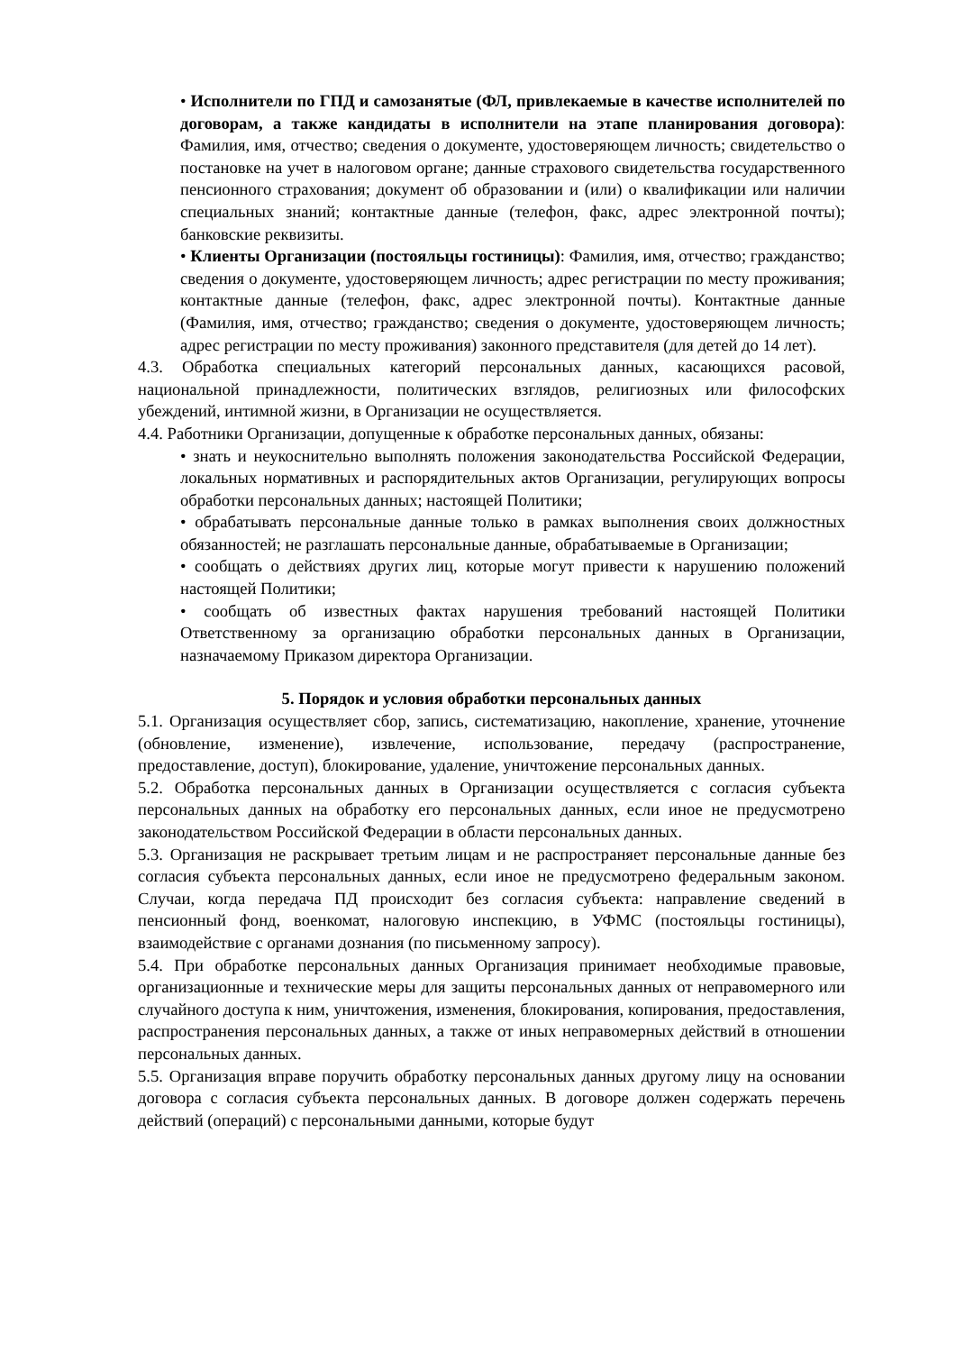• Исполнители по ГПД и самозанятые (ФЛ, привлекаемые в качестве исполнителей по договорам, а также кандидаты в исполнители на этапе планирования договора): Фамилия, имя, отчество; сведения о документе, удостоверяющем личность; свидетельство о постановке на учет в налоговом органе; данные страхового свидетельства государственного пенсионного страхования; документ об образовании и (или) о квалификации или наличии специальных знаний; контактные данные (телефон, факс, адрес электронной почты); банковские реквизиты.
• Клиенты Организации (постояльцы гостиницы): Фамилия, имя, отчество; гражданство; сведения о документе, удостоверяющем личность; адрес регистрации по месту проживания; контактные данные (телефон, факс, адрес электронной почты). Контактные данные (Фамилия, имя, отчество; гражданство; сведения о документе, удостоверяющем личность; адрес регистрации по месту проживания) законного представителя (для детей до 14 лет).
4.3. Обработка специальных категорий персональных данных, касающихся расовой, национальной принадлежности, политических взглядов, религиозных или философских убеждений, интимной жизни, в Организации не осуществляется.
4.4. Работники Организации, допущенные к обработке персональных данных, обязаны:
• знать и неукоснительно выполнять положения законодательства Российской Федерации, локальных нормативных и распорядительных актов Организации, регулирующих вопросы обработки персональных данных; настоящей Политики;
• обрабатывать персональные данные только в рамках выполнения своих должностных обязанностей; не разглашать персональные данные, обрабатываемые в Организации;
• сообщать о действиях других лиц, которые могут привести к нарушению положений настоящей Политики;
• сообщать об известных фактах нарушения требований настоящей Политики Ответственному за организацию обработки персональных данных в Организации, назначаемому Приказом директора Организации.
5. Порядок и условия обработки персональных данных
5.1. Организация осуществляет сбор, запись, систематизацию, накопление, хранение, уточнение (обновление, изменение), извлечение, использование, передачу (распространение, предоставление, доступ), блокирование, удаление, уничтожение персональных данных.
5.2. Обработка персональных данных в Организации осуществляется с согласия субъекта персональных данных на обработку его персональных данных, если иное не предусмотрено законодательством Российской Федерации в области персональных данных.
5.3. Организация не раскрывает третьим лицам и не распространяет персональные данные без согласия субъекта персональных данных, если иное не предусмотрено федеральным законом. Случаи, когда передача ПД происходит без согласия субъекта: направление сведений в пенсионный фонд, военкомат, налоговую инспекцию, в УФМС (постояльцы гостиницы), взаимодействие с органами дознания (по письменному запросу).
5.4. При обработке персональных данных Организация принимает необходимые правовые, организационные и технические меры для защиты персональных данных от неправомерного или случайного доступа к ним, уничтожения, изменения, блокирования, копирования, предоставления, распространения персональных данных, а также от иных неправомерных действий в отношении персональных данных.
5.5. Организация вправе поручить обработку персональных данных другому лицу на основании договора с согласия субъекта персональных данных. В договоре должен содержать перечень действий (операций) с персональными данными, которые будут